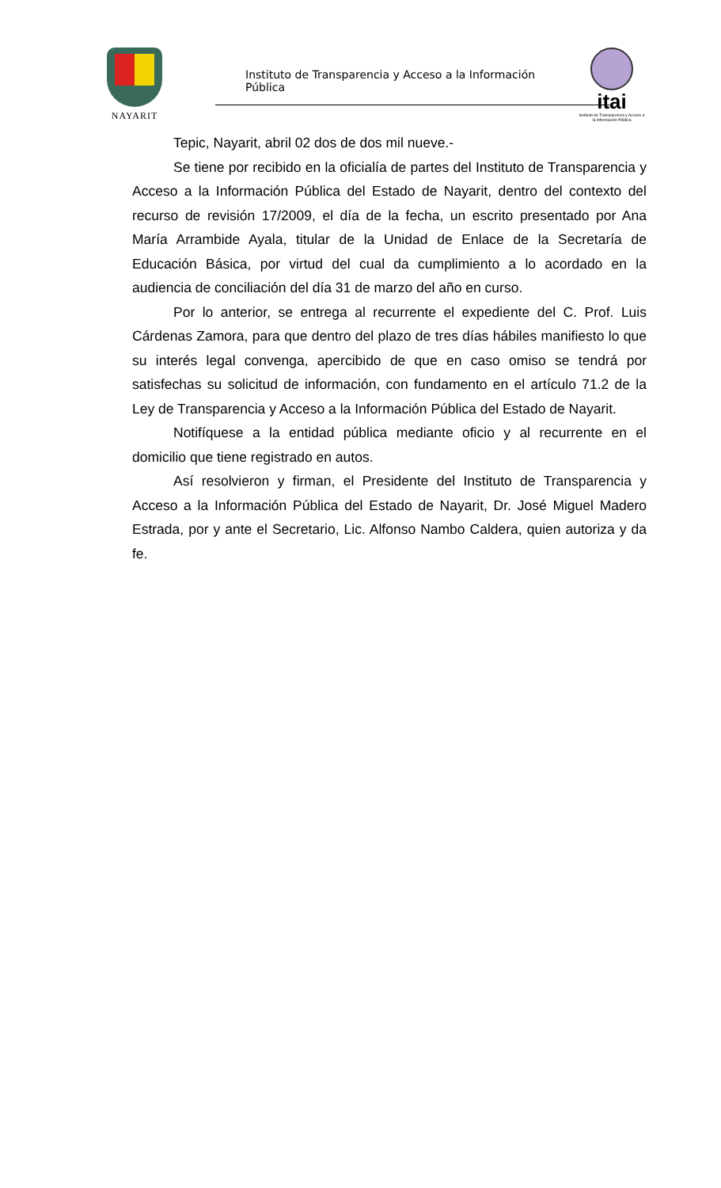NAYARIT
Instituto de Transparencia y Acceso a la Información Pública
itai
Instituto de Transparencia y Acceso a la Información Pública
Tepic, Nayarit, abril 02 dos de dos mil nueve.-
Se tiene por recibido en la oficialía de partes del Instituto de Transparencia y Acceso a la Información Pública del Estado de Nayarit, dentro del contexto del recurso de revisión 17/2009, el día de la fecha, un escrito presentado por Ana María Arrambide Ayala, titular de la Unidad de Enlace de la Secretaría de Educación Básica, por virtud del cual da cumplimiento a lo acordado en la audiencia de conciliación del día 31 de marzo del año en curso.
Por lo anterior, se entrega al recurrente el expediente del C. Prof. Luis Cárdenas Zamora, para que dentro del plazo de tres días hábiles manifiesto lo que su interés legal convenga, apercibido de que en caso omiso se tendrá por satisfechas su solicitud de información, con fundamento en el artículo 71.2 de la Ley de Transparencia y Acceso a la Información Pública del Estado de Nayarit.
Notifíquese a la entidad pública mediante oficio y al recurrente en el domicilio que tiene registrado en autos.
Así resolvieron y firman, el Presidente del Instituto de Transparencia y Acceso a la Información Pública del Estado de Nayarit, Dr. José Miguel Madero Estrada, por y ante el Secretario, Lic. Alfonso Nambo Caldera, quien autoriza y da fe.